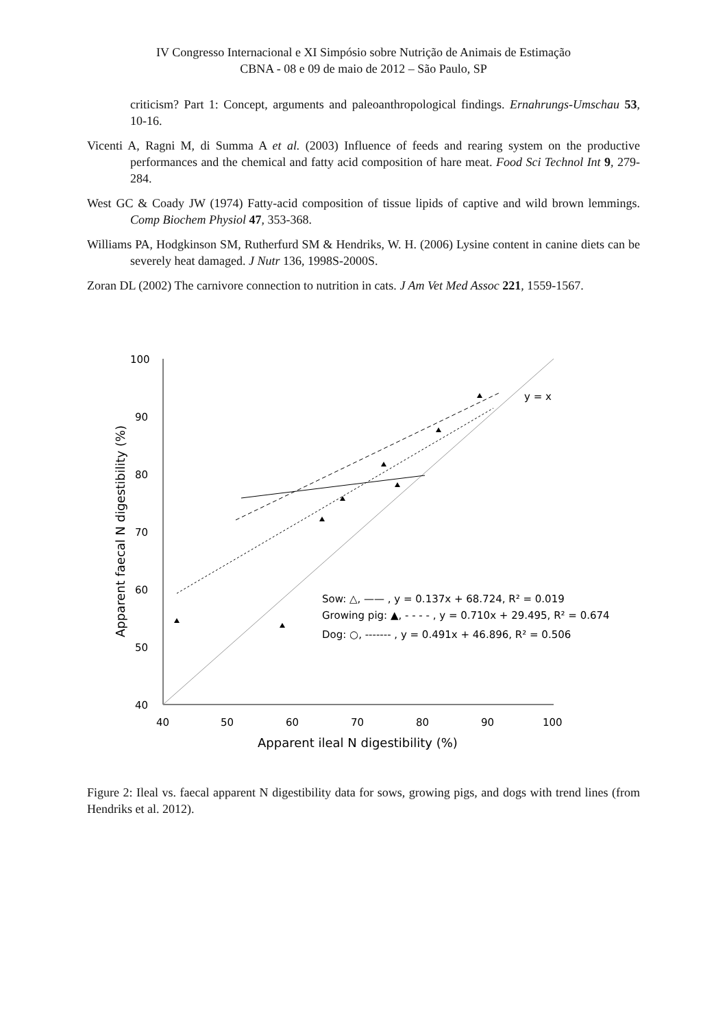IV Congresso Internacional e XI Simpósio sobre Nutrição de Animais de Estimação
CBNA - 08 e 09 de maio de 2012 – São Paulo, SP
criticism? Part 1: Concept, arguments and paleoanthropological findings. Ernahrungs-Umschau 53, 10-16.
Vicenti A, Ragni M, di Summa A et al. (2003) Influence of feeds and rearing system on the productive performances and the chemical and fatty acid composition of hare meat. Food Sci Technol Int 9, 279-284.
West GC & Coady JW (1974) Fatty-acid composition of tissue lipids of captive and wild brown lemmings. Comp Biochem Physiol 47, 353-368.
Williams PA, Hodgkinson SM, Rutherfurd SM & Hendriks, W. H. (2006) Lysine content in canine diets can be severely heat damaged. J Nutr 136, 1998S-2000S.
Zoran DL (2002) The carnivore connection to nutrition in cats. J Am Vet Med Assoc 221, 1559-1567.
100
90
80
70
60
50
40
40
50
60
70
80
90
100
y = x
Sow: △, —— , y = 0.137x + 68.724, R² = 0.019
Growing pig: ▲, - - - - , y = 0.710x + 29.495, R² = 0.674
Dog: ○, ------- , y = 0.491x + 46.896, R² = 0.506
Apparent ileal N digestibility (%)
Apparent faecal N digestibility (%)
Figure 2: Ileal vs. faecal apparent N digestibility data for sows, growing pigs, and dogs with trend lines (from Hendriks et al. 2012).